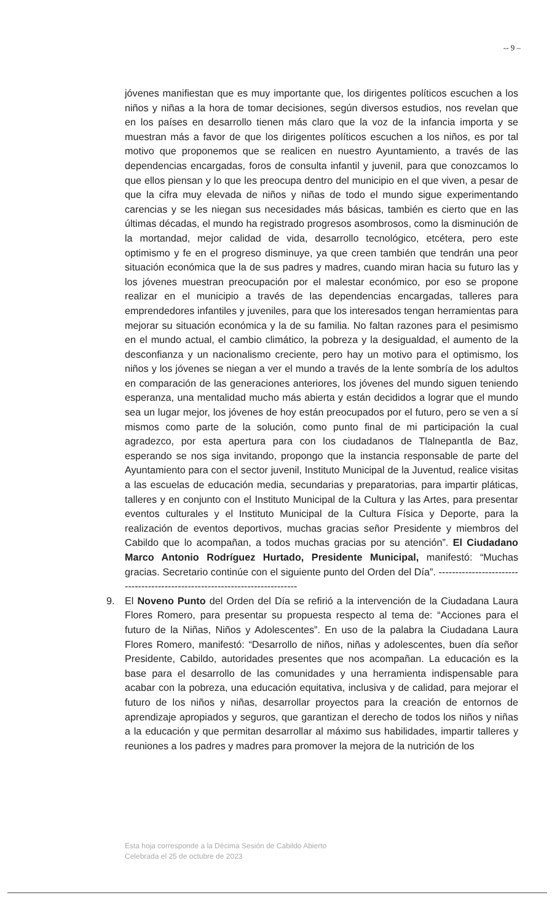-- 9 –
jóvenes manifiestan que es muy importante que, los dirigentes políticos escuchen a los niños y niñas a la hora de tomar decisiones, según diversos estudios, nos revelan que en los países en desarrollo tienen más claro que la voz de la infancia importa y se muestran más a favor de que los dirigentes políticos escuchen a los niños, es por tal motivo que proponemos que se realicen en nuestro Ayuntamiento, a través de las dependencias encargadas, foros de consulta infantil y juvenil, para que conozcamos lo que ellos piensan y lo que les preocupa dentro del municipio en el que viven, a pesar de que la cifra muy elevada de niños y niñas de todo el mundo sigue experimentando carencias y se les niegan sus necesidades más básicas, también es cierto que en las últimas décadas, el mundo ha registrado progresos asombrosos, como la disminución de la mortandad, mejor calidad de vida, desarrollo tecnológico, etcétera, pero este optimismo y fe en el progreso disminuye, ya que creen también que tendrán una peor situación económica que la de sus padres y madres, cuando miran hacia su futuro las y los jóvenes muestran preocupación por el malestar económico, por eso se propone realizar en el municipio a través de las dependencias encargadas, talleres para emprendedores infantiles y juveniles, para que los interesados tengan herramientas para mejorar su situación económica y la de su familia. No faltan razones para el pesimismo en el mundo actual, el cambio climático, la pobreza y la desigualdad, el aumento de la desconfianza y un nacionalismo creciente, pero hay un motivo para el optimismo, los niños y los jóvenes se niegan a ver el mundo a través de la lente sombría de los adultos en comparación de las generaciones anteriores, los jóvenes del mundo siguen teniendo esperanza, una mentalidad mucho más abierta y están decididos a lograr que el mundo sea un lugar mejor, los jóvenes de hoy están preocupados por el futuro, pero se ven a sí mismos como parte de la solución, como punto final de mi participación la cual agradezco, por esta apertura para con los ciudadanos de Tlalnepantla de Baz, esperando se nos siga invitando, propongo que la instancia responsable de parte del Ayuntamiento para con el sector juvenil, Instituto Municipal de la Juventud, realice visitas a las escuelas de educación media, secundarias y preparatorias, para impartir pláticas, talleres y en conjunto con el Instituto Municipal de la Cultura y las Artes, para presentar eventos culturales y el Instituto Municipal de la Cultura Física y Deporte, para la realización de eventos deportivos, muchas gracias señor Presidente y miembros del Cabildo que lo acompañan, a todos muchas gracias por su atención”. El Ciudadano Marco Antonio Rodríguez Hurtado, Presidente Municipal, manifestó: “Muchas gracias. Secretario continúe con el siguiente punto del Orden del Día”. ----------------------------------------------------------------------------
9. El Noveno Punto del Orden del Día se refirió a la intervención de la Ciudadana Laura Flores Romero, para presentar su propuesta respecto al tema de: “Acciones para el futuro de la Niñas, Niños y Adolescentes”. En uso de la palabra la Ciudadana Laura Flores Romero, manifestó: “Desarrollo de niños, niñas y adolescentes, buen día señor Presidente, Cabildo, autoridades presentes que nos acompañan. La educación es la base para el desarrollo de las comunidades y una herramienta indispensable para acabar con la pobreza, una educación equitativa, inclusiva y de calidad, para mejorar el futuro de los niños y niñas, desarrollar proyectos para la creación de entornos de aprendizaje apropiados y seguros, que garantizan el derecho de todos los niños y niñas a la educación y que permitan desarrollar al máximo sus habilidades, impartir talleres y reuniones a los padres y madres para promover la mejora de la nutrición de los
Esta hoja corresponde a la Décima Sesión de Cabildo Abierto
Celebrada el 25 de octubre de 2023